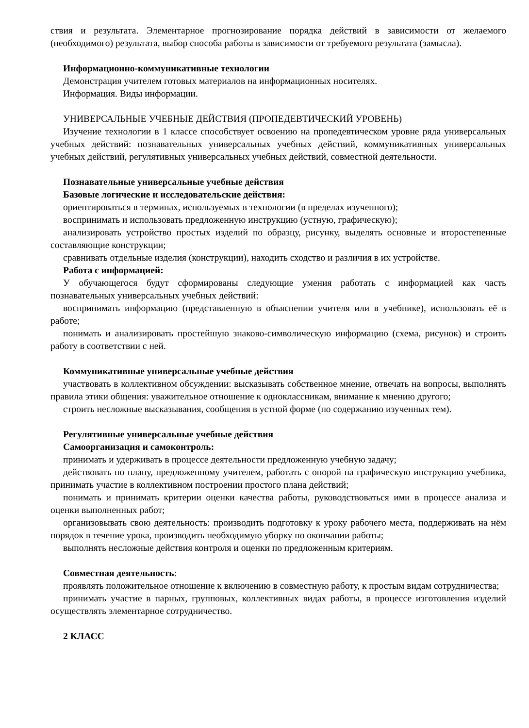ствия и результата. Элементарное прогнозирование порядка действий в зависимости от желаемого (необходимого) результата, выбор способа работы в зависимости от требуемого результата (замысла).
Информационно-коммуникативные технологии
Демонстрация учителем готовых материалов на информационных носителях.
Информация. Виды информации.
УНИВЕРСАЛЬНЫЕ УЧЕБНЫЕ ДЕЙСТВИЯ (ПРОПЕДЕВТИЧЕСКИЙ УРОВЕНЬ)
Изучение технологии в 1 классе способствует освоению на пропедевтическом уровне ряда универсальных учебных действий: познавательных универсальных учебных действий, коммуникативных универсальных учебных действий, регулятивных универсальных учебных действий, совместной деятельности.
Познавательные универсальные учебные действия
Базовые логические и исследовательские действия:
ориентироваться в терминах, используемых в технологии (в пределах изученного);
воспринимать и использовать предложенную инструкцию (устную, графическую);
анализировать устройство простых изделий по образцу, рисунку, выделять основные и второстепенные составляющие конструкции;
сравнивать отдельные изделия (конструкции), находить сходство и различия в их устройстве.
Работа с информацией:
У обучающегося будут сформированы следующие умения работать с информацией как часть познавательных универсальных учебных действий:
воспринимать информацию (представленную в объяснении учителя или в учебнике), использовать её в работе;
понимать и анализировать простейшую знаково-символическую информацию (схема, рисунок) и строить работу в соответствии с ней.
Коммуникативные универсальные учебные действия
участвовать в коллективном обсуждении: высказывать собственное мнение, отвечать на вопросы, выполнять правила этики общения: уважительное отношение к одноклассникам, внимание к мнению другого;
строить несложные высказывания, сообщения в устной форме (по содержанию изученных тем).
Регулятивные универсальные учебные действия
Самоорганизация и самоконтроль:
принимать и удерживать в процессе деятельности предложенную учебную задачу;
действовать по плану, предложенному учителем, работать с опорой на графическую инструкцию учебника, принимать участие в коллективном построении простого плана действий;
понимать и принимать критерии оценки качества работы, руководствоваться ими в процессе анализа и оценки выполненных работ;
организовывать свою деятельность: производить подготовку к уроку рабочего места, поддерживать на нём порядок в течение урока, производить необходимую уборку по окончании работы;
выполнять несложные действия контроля и оценки по предложенным критериям.
Совместная деятельность:
проявлять положительное отношение к включению в совместную работу, к простым видам сотрудничества;
принимать участие в парных, групповых, коллективных видах работы, в процессе изготовления изделий осуществлять элементарное сотрудничество.
2 КЛАСС